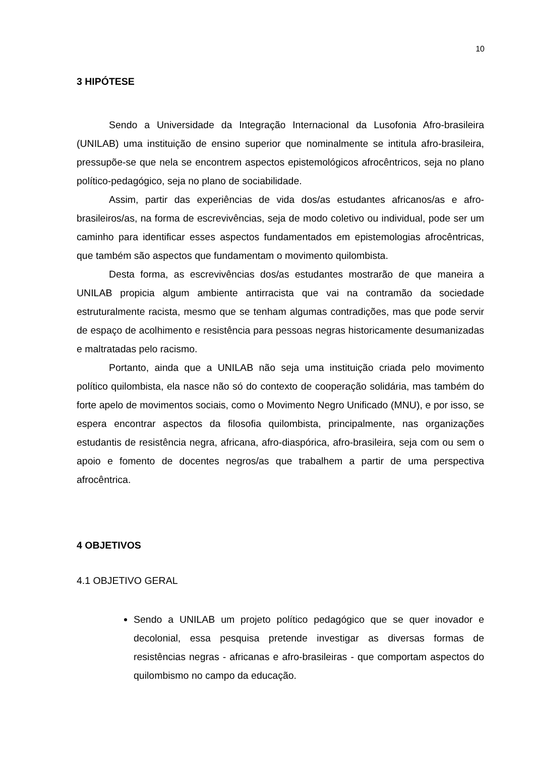10
3 HIPÓTESE
Sendo a Universidade da Integração Internacional da Lusofonia Afro-brasileira (UNILAB) uma instituição de ensino superior que nominalmente se intitula afro-brasileira, pressupõe-se que nela se encontrem aspectos epistemológicos afrocêntricos, seja no plano político-pedagógico, seja no plano de sociabilidade.
Assim, partir das experiências de vida dos/as estudantes africanos/as e afro-brasileiros/as, na forma de escrevivências, seja de modo coletivo ou individual, pode ser um caminho para identificar esses aspectos fundamentados em epistemologias afrocêntricas, que também são aspectos que fundamentam o movimento quilombista.
Desta forma, as escrevivências dos/as estudantes mostrarão de que maneira a UNILAB propicia algum ambiente antirracista que vai na contramão da sociedade estruturalmente racista, mesmo que se tenham algumas contradições, mas que pode servir de espaço de acolhimento e resistência para pessoas negras historicamente desumanizadas e maltratadas pelo racismo.
Portanto, ainda que a UNILAB não seja uma instituição criada pelo movimento político quilombista, ela nasce não só do contexto de cooperação solidária, mas também do forte apelo de movimentos sociais, como o Movimento Negro Unificado (MNU), e por isso, se espera encontrar aspectos da filosofia quilombista, principalmente, nas organizações estudantis de resistência negra, africana, afro-diaspórica, afro-brasileira, seja com ou sem o apoio e fomento de docentes negros/as que trabalhem a partir de uma perspectiva afrocêntrica.
4 OBJETIVOS
4.1 OBJETIVO GERAL
Sendo a UNILAB um projeto político pedagógico que se quer inovador e decolonial, essa pesquisa pretende investigar as diversas formas de resistências negras - africanas e afro-brasileiras - que comportam aspectos do quilombismo no campo da educação.